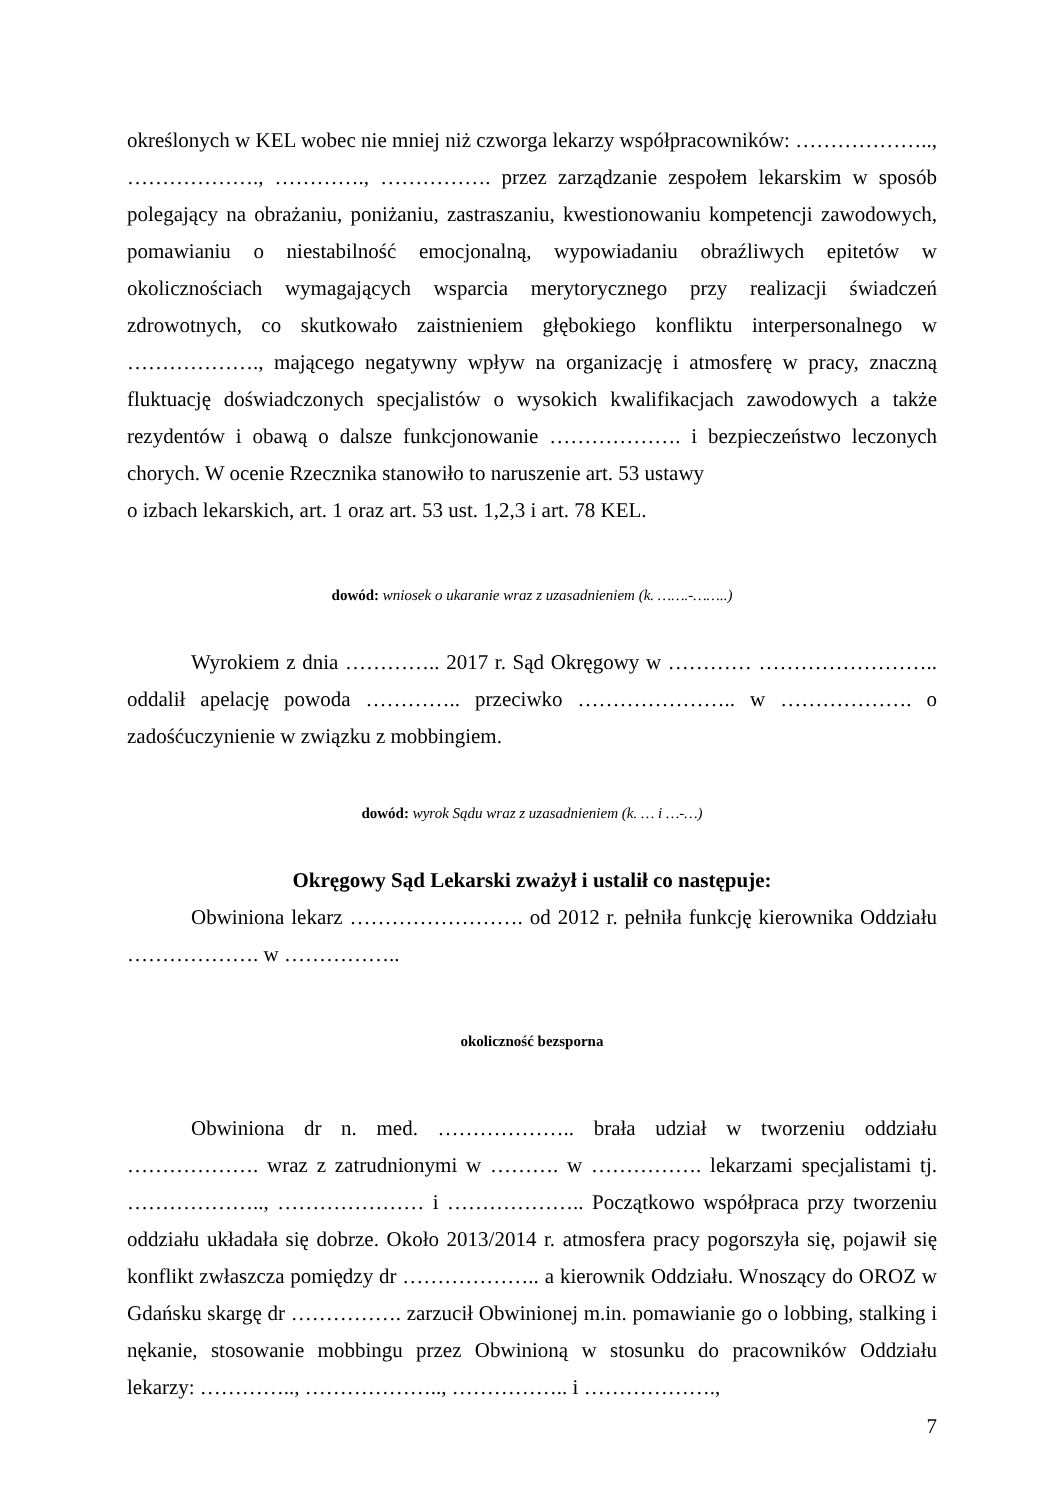określonych w KEL wobec nie mniej niż czworga lekarzy współpracowników: ……………….., ………………., …………., ……………. przez zarządzanie zespołem lekarskim w sposób polegający na obrażaniu, poniżaniu, zastraszaniu, kwestionowaniu kompetencji zawodowych, pomawianiu o niestabilność emocjonalną, wypowiadaniu obraźliwych epitetów w okolicznościach wymagających wsparcia merytorycznego przy realizacji świadczeń zdrowotnych, co skutkowało zaistnieniem głębokiego konfliktu interpersonalnego w ………………., mającego negatywny wpływ na organizację i atmosferę w pracy, znaczną fluktuację doświadczonych specjalistów o wysokich kwalifikacjach zawodowych a także rezydentów i obawą o dalsze funkcjonowanie ………………. i bezpieczeństwo leczonych chorych. W ocenie Rzecznika stanowiło to naruszenie art. 53 ustawy
o izbach lekarskich, art. 1 oraz art. 53 ust. 1,2,3 i art. 78 KEL.
dowód: wniosek o ukaranie wraz z uzasadnieniem (k. …….-……..)
Wyrokiem z dnia ………….. 2017 r. Sąd Okręgowy w ………… …………………….. oddalił apelację powoda ………….. przeciwko ………………….. w ………………. o zadośćuczynienie w związku z mobbingiem.
dowód: wyrok Sądu wraz z uzasadnieniem (k. … i …-…)
Okręgowy Sąd Lekarski zważył i ustalił co następuje:
Obwiniona lekarz ……………………. od 2012 r. pełniła funkcję kierownika Oddziału ………………. w ……………..
okoliczność bezsporna
Obwiniona dr n. med. ……………….. brała udział w tworzeniu oddziału ………………. wraz z zatrudnionymi w ………. w ……………. lekarzami specjalistami tj. ……………….., ………………… i ……………….. Początkowo współpraca przy tworzeniu oddziału układała się dobrze. Około 2013/2014 r. atmosfera pracy pogorszyła się, pojawił się konflikt zwłaszcza pomiędzy dr ……………….. a kierownik Oddziału. Wnoszący do OROZ w Gdańsku skargę dr ……………. zarzucił Obwinionej m.in. pomawianie go o lobbing, stalking i nękanie, stosowanie mobbingu przez Obwinioną w stosunku do pracowników Oddziału lekarzy: ………….., ……………….., …………….. i ……………….,
7